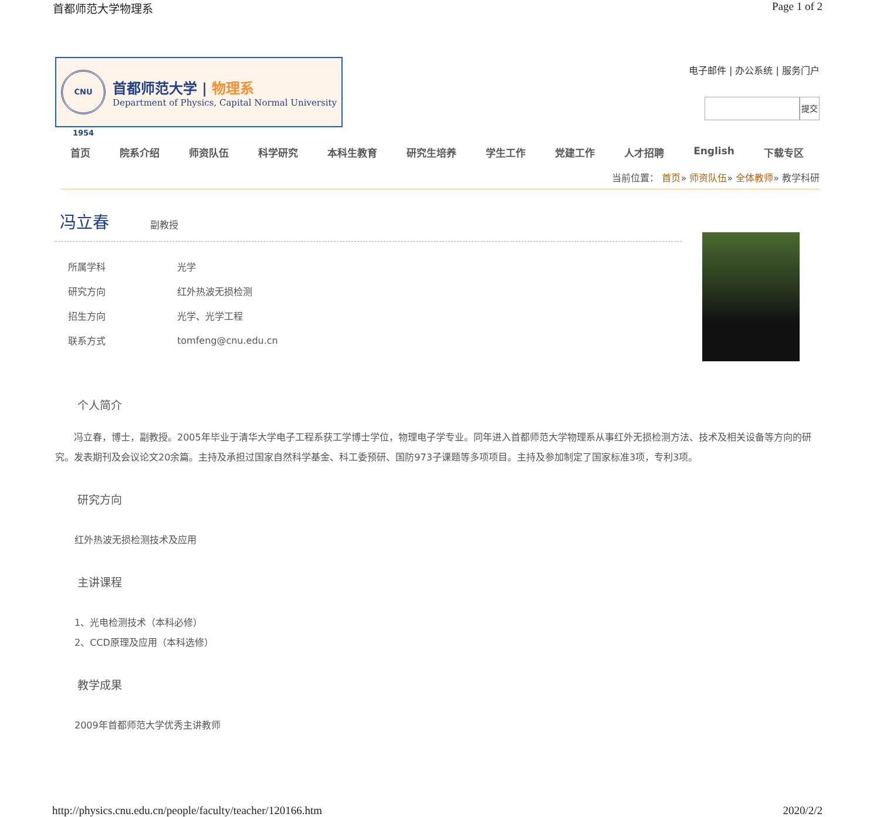首都师范大学物理系 Page 1 of 2
CNU 1954
首都师范大学 | 物理系
Department of Physics, Capital Normal University
电子邮件 | 办公系统 | 服务门户
提交
首页 院系介绍 师资队伍 科学研究 本科生教育 研究生培养 学生工作 党建工作 人才招聘 English 下载专区
当前位置： 首页» 师资队伍» 全体教师» 教学科研
冯立春
副教授
| 所属学科 | 光学 |
| 研究方向 | 红外热波无损检测 |
| 招生方向 | 光学、光学工程 |
| 联系方式 | tomfeng@cnu.edu.cn |
个人简介
　　冯立春，博士，副教授。2005年毕业于清华大学电子工程系获工学博士学位，物理电子学专业。同年进入首都师范大学物理系从事红外无损检测方法、技术及相关设备等方向的研究。发表期刊及会议论文20余篇。主持及承担过国家自然科学基金、科工委预研、国防973子课题等多项项目。主持及参加制定了国家标准3项，专利3项。
研究方向
红外热波无损检测技术及应用
主讲课程
1、光电检测技术（本科必修）
2、CCD原理及应用（本科选修）
教学成果
2009年首都师范大学优秀主讲教师
http://physics.cnu.edu.cn/people/faculty/teacher/120166.htm 2020/2/2